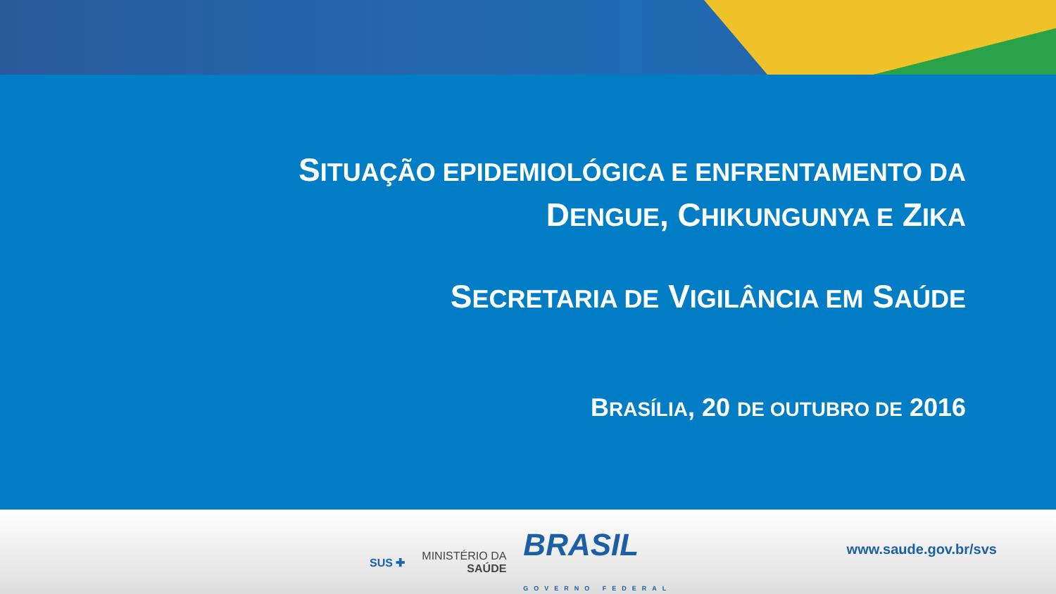SITUAÇÃO EPIDEMIOLÓGICA E ENFRENTAMENTO DA
DENGUE, CHIKUNGUNYA E ZIKA
SECRETARIA DE VIGILÂNCIA EM SAÚDE
BRASÍLIA, 20 DE OUTUBRO DE 2016
SUS ✚ MINISTÉRIO DA
SAÚDE BRASIL
GOVERNO FEDERAL
www.saude.gov.br/svs